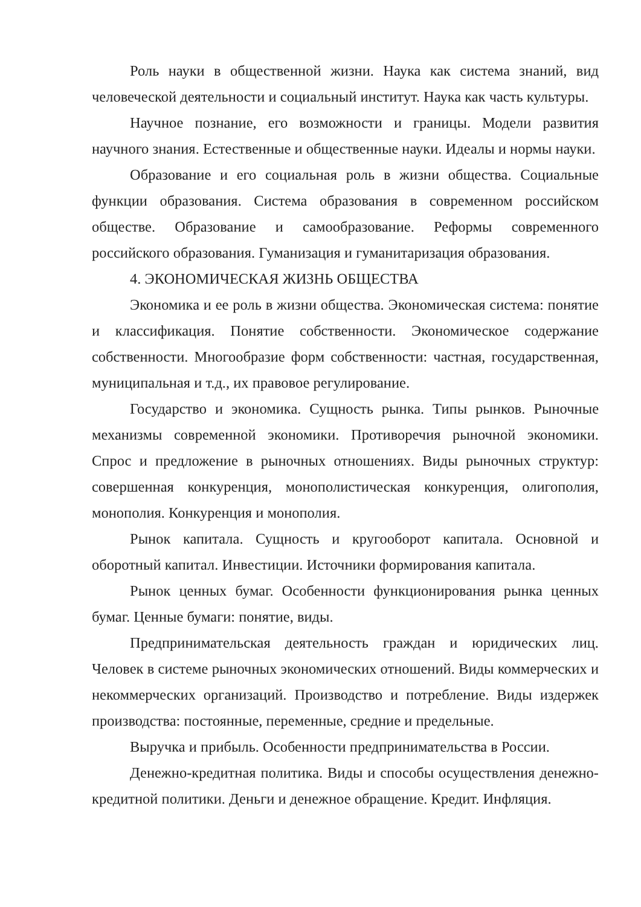Роль науки в общественной жизни. Наука как система знаний, вид человеческой деятельности и социальный институт. Наука как часть культуры.
Научное познание, его возможности и границы. Модели развития научного знания. Естественные и общественные науки. Идеалы и нормы науки.
Образование и его социальная роль в жизни общества. Социальные функции образования. Система образования в современном российском обществе. Образование и самообразование. Реформы современного российского образования. Гуманизация и гуманитаризация образования.
4. ЭКОНОМИЧЕСКАЯ ЖИЗНЬ ОБЩЕСТВА
Экономика и ее роль в жизни общества. Экономическая система: понятие и классификация. Понятие собственности. Экономическое содержание собственности. Многообразие форм собственности: частная, государственная, муниципальная и т.д., их правовое регулирование.
Государство и экономика. Сущность рынка. Типы рынков. Рыночные механизмы современной экономики. Противоречия рыночной экономики. Спрос и предложение в рыночных отношениях. Виды рыночных структур: совершенная конкуренция, монополистическая конкуренция, олигополия, монополия. Конкуренция и монополия.
Рынок капитала. Сущность и кругооборот капитала. Основной и оборотный капитал. Инвестиции. Источники формирования капитала.
Рынок ценных бумаг. Особенности функционирования рынка ценных бумаг. Ценные бумаги: понятие, виды.
Предпринимательская деятельность граждан и юридических лиц. Человек в системе рыночных экономических отношений. Виды коммерческих и некоммерческих организаций. Производство и потребление. Виды издержек производства: постоянные, переменные, средние и предельные.
Выручка и прибыль. Особенности предпринимательства в России.
Денежно-кредитная политика. Виды и способы осуществления денежно-кредитной политики. Деньги и денежное обращение. Кредит. Инфляция.